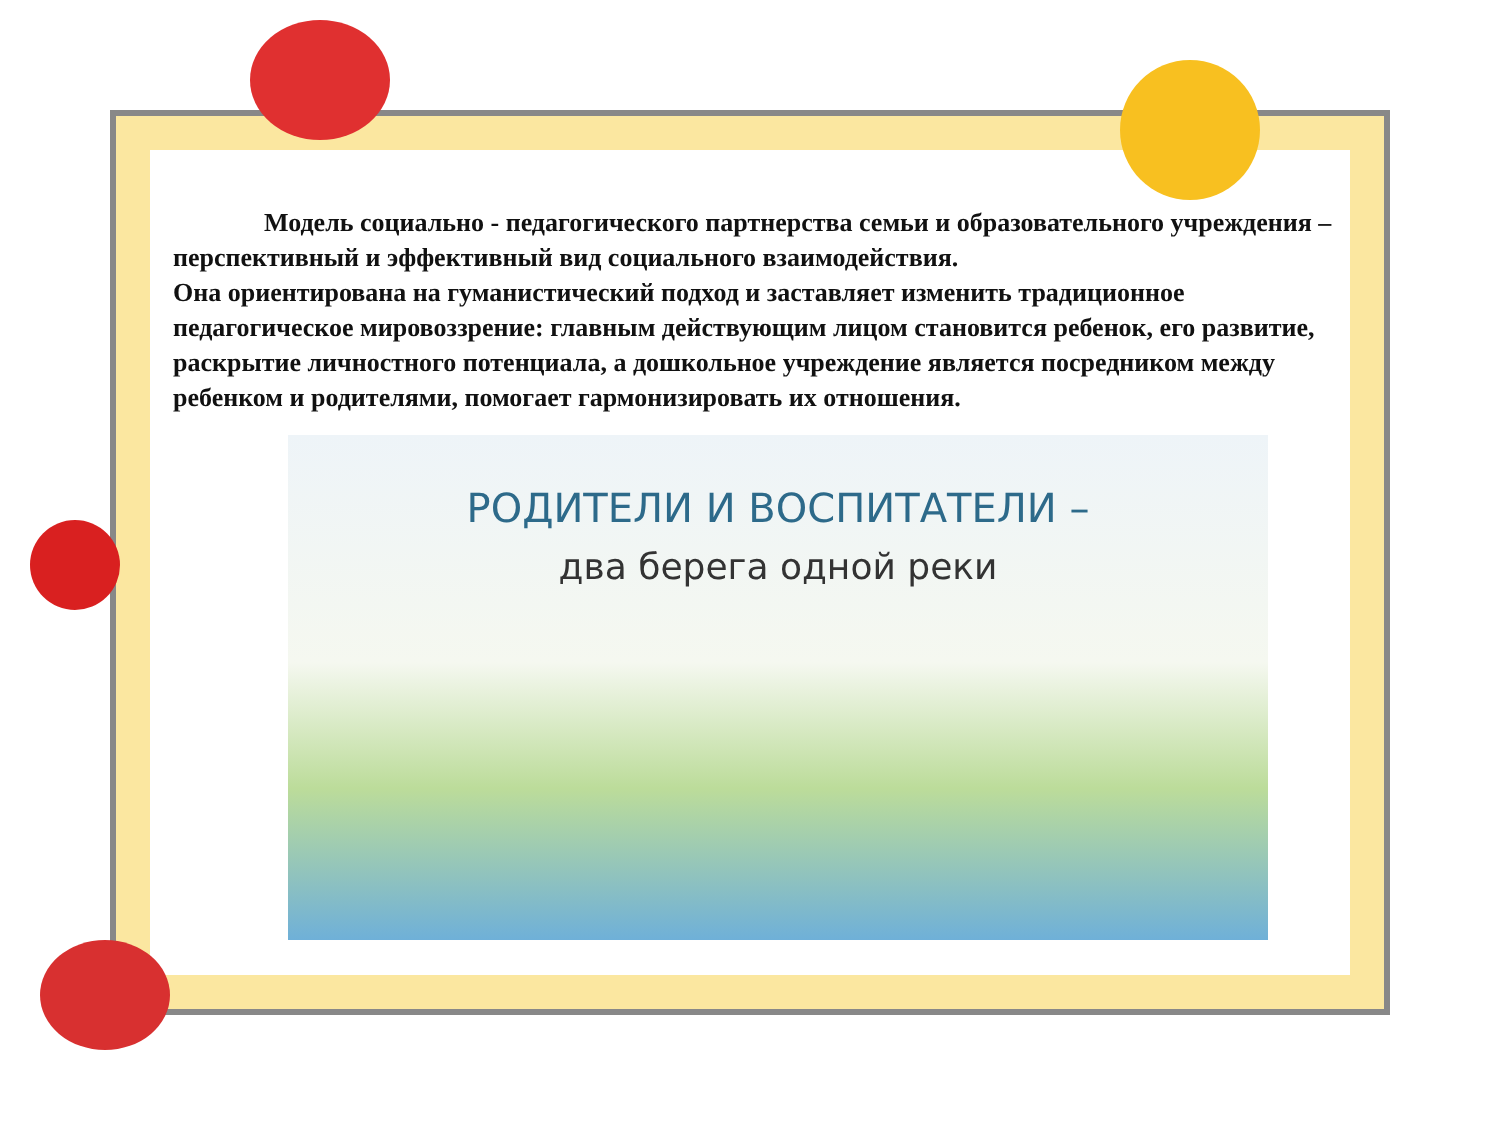Модель социально - педагогического партнерства семьи и образовательного учреждения – перспективный и эффективный вид социального взаимодействия.
Она ориентирована на гуманистический подход и заставляет изменить традиционное педагогическое мировоззрение: главным действующим лицом становится ребенок, его развитие, раскрытие личностного потенциала, а дошкольное учреждение является посредником между ребенком и родителями, помогает гармонизировать их отношения.
РОДИТЕЛИ И ВОСПИТАТЕЛИ –
два берега одной реки